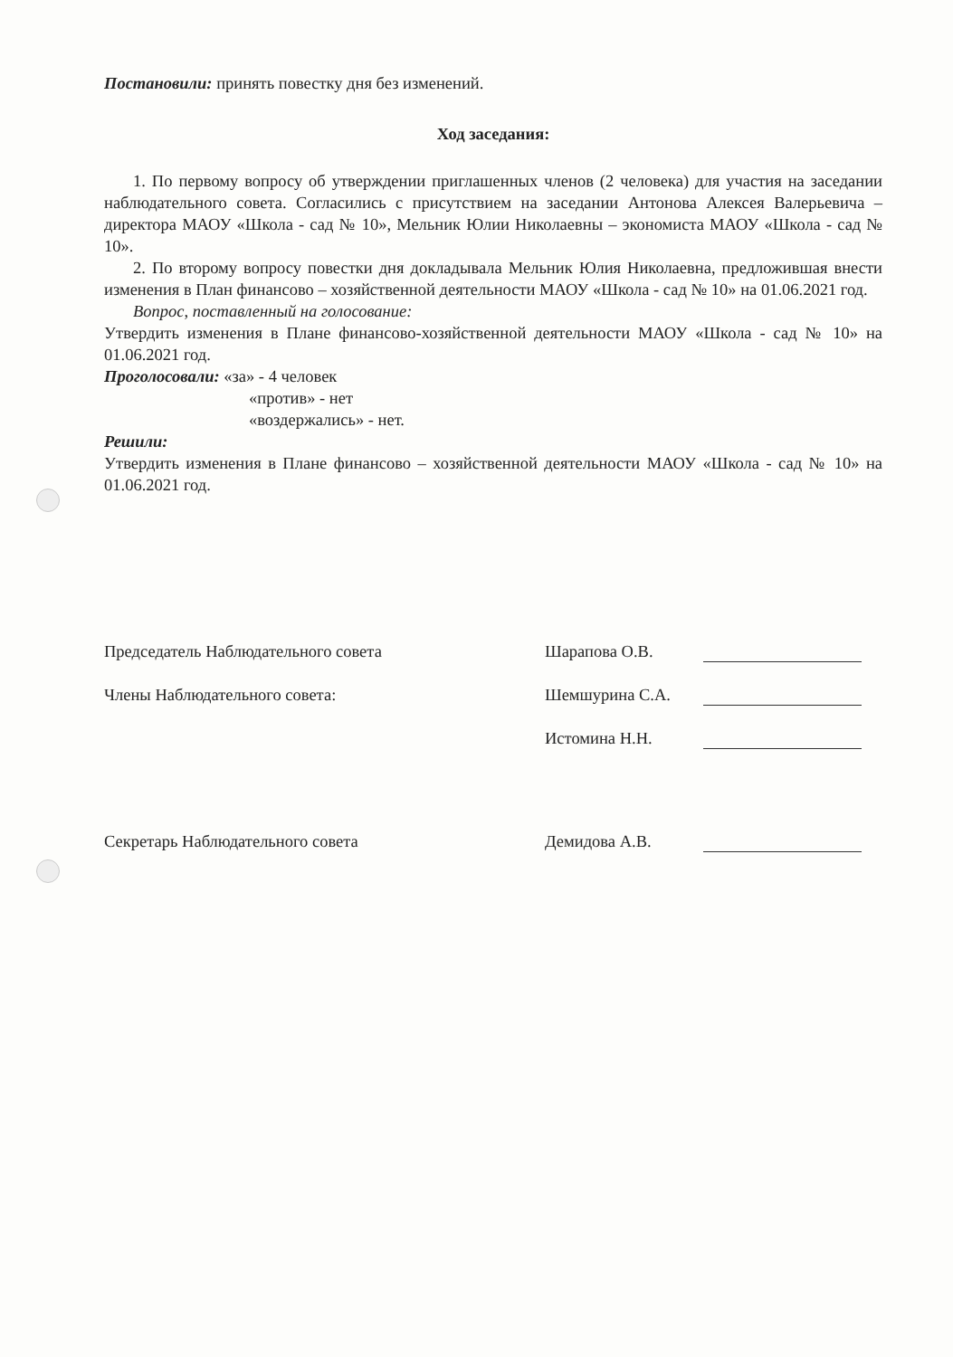Постановили: принять повестку дня без изменений.
Ход заседания:
1. По первому вопросу об утверждении приглашенных членов (2 человека) для участия на заседании наблюдательного совета. Согласились с присутствием на заседании Антонова Алексея Валерьевича – директора МАОУ «Школа - сад № 10», Мельник Юлии Николаевны – экономиста МАОУ «Школа - сад № 10».
2. По второму вопросу повестки дня докладывала Мельник Юлия Николаевна, предложившая внести изменения в План финансово – хозяйственной деятельности МАОУ «Школа - сад № 10» на 01.06.2021 год.
Вопрос, поставленный на голосование:
Утвердить изменения в Плане финансово-хозяйственной деятельности МАОУ «Школа - сад № 10» на 01.06.2021 год.
Проголосовали: «за» - 4 человек
«против» - нет
«воздержались» - нет.
Решили:
Утвердить изменения в Плане финансово – хозяйственной деятельности МАОУ «Школа - сад № 10» на 01.06.2021 год.
Председатель Наблюдательного совета Шарапова О.В.
Члены Наблюдательного совета: Шемшурина С.А.
Истомина Н.Н.
Секретарь Наблюдательного совета Демидова А.В.